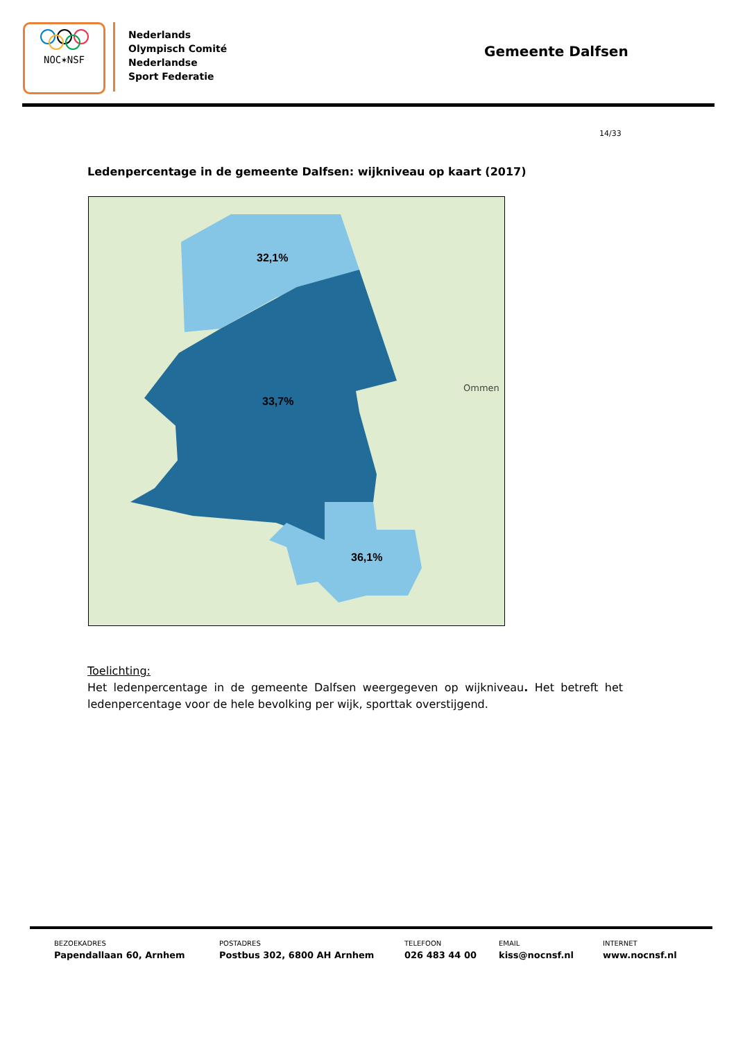NOC✶NSF
Nederlands
Olympisch Comité
Nederlandse
Sport Federatie
Gemeente Dalfsen
14/33
Ledenpercentage in de gemeente Dalfsen: wijkniveau op kaart (2017)
32,1%
33,7%
36,1%
Ommen
Toelichting:
Het ledenpercentage in de gemeente Dalfsen weergegeven op wijkniveau. Het betreft het ledenpercentage voor de hele bevolking per wijk, sporttak overstijgend.
BEZOEKADRES
Papendallaan 60, Arnhem
POSTADRES
Postbus 302, 6800 AH Arnhem
TELEFOON
026 483 44 00
EMAIL
kiss@nocnsf.nl
INTERNET
www.nocnsf.nl